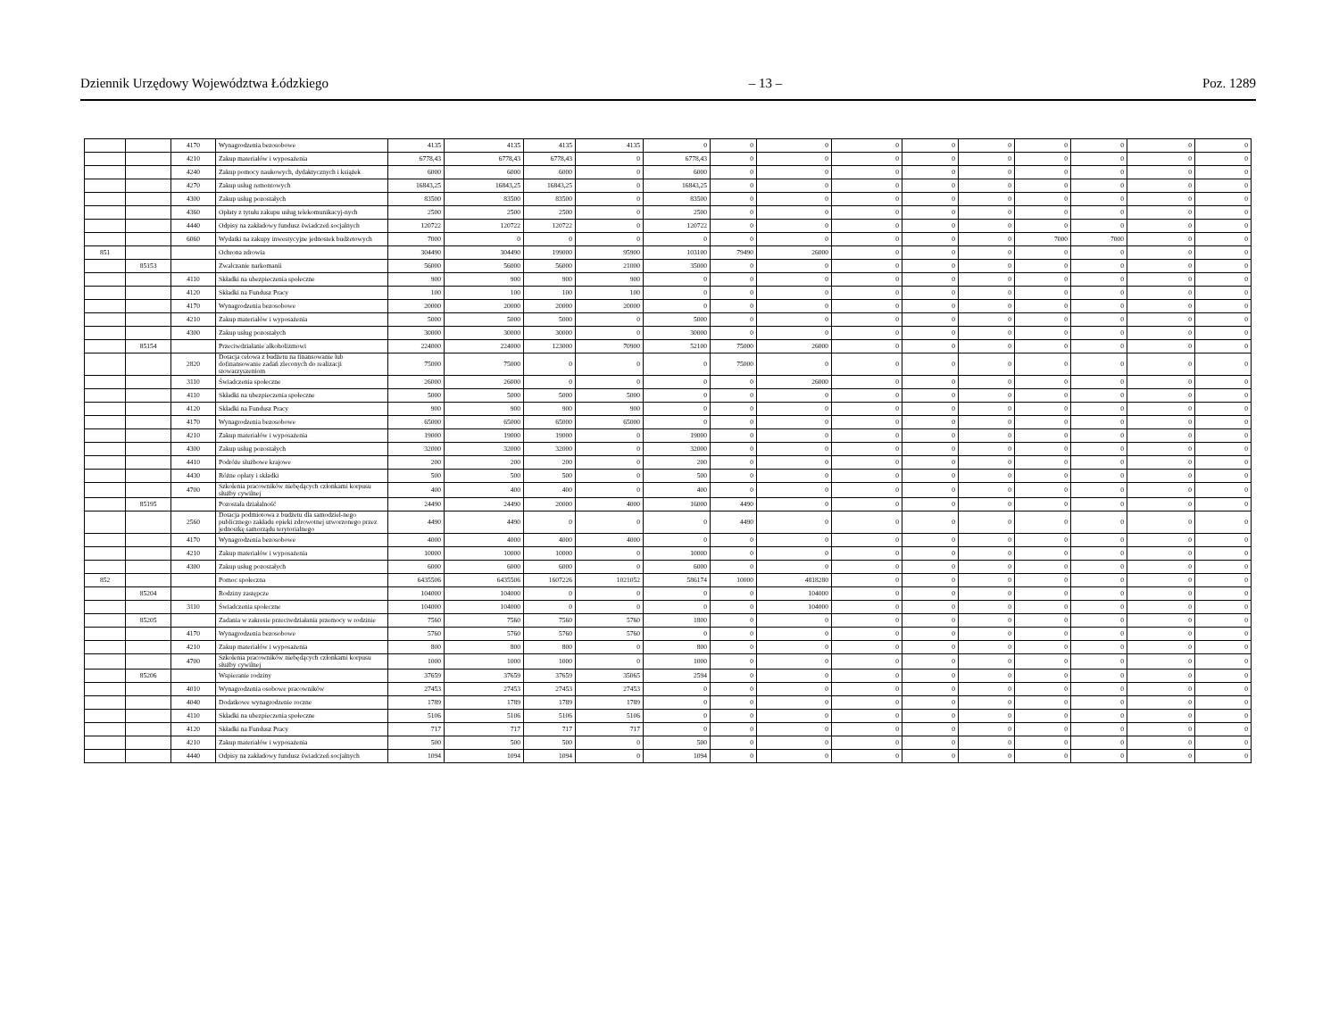Dziennik Urzędowy Województwa Łódzkiego – 13 – Poz. 1289
| | | 4170 | Wynagrodzenia bezosobowe | 4135 | 4135 | 4135 | 4135 | 0 | 0 | 0 | 0 | 0 | 0 | 0 | 0 | 0 | 0 |
| | | 4210 | Zakup materiałów i wyposażenia | 6778,43 | 6778,43 | 6778,43 | 0 | 6778,43 | 0 | 0 | 0 | 0 | 0 | 0 | 0 | 0 | 0 |
| | | 4240 | Zakup pomocy naukowych, dydaktycznych i książek | 6000 | 6000 | 6000 | 0 | 6000 | 0 | 0 | 0 | 0 | 0 | 0 | 0 | 0 | 0 |
| | | 4270 | Zakup usług remontowych | 16843,25 | 16843,25 | 16843,25 | 0 | 16843,25 | 0 | 0 | 0 | 0 | 0 | 0 | 0 | 0 | 0 |
| | | 4300 | Zakup usług pozostałych | 83500 | 83500 | 83500 | 0 | 83500 | 0 | 0 | 0 | 0 | 0 | 0 | 0 | 0 | 0 |
| | | 4360 | Opłaty z tytułu zakupu usług telekomunikacyj-nych | 2500 | 2500 | 2500 | 0 | 2500 | 0 | 0 | 0 | 0 | 0 | 0 | 0 | 0 | 0 |
| | | 4440 | Odpisy na zakładowy fundusz świadczeń socjalnych | 120722 | 120722 | 120722 | 0 | 120722 | 0 | 0 | 0 | 0 | 0 | 0 | 0 | 0 | 0 |
| | | 6060 | Wydatki na zakupy inwestycyjne jednostek budżetowych | 7000 | 0 | 0 | 0 | 0 | 0 | 0 | 0 | 0 | 0 | 7000 | 7000 | 0 | 0 |
| 851 | | | Ochrona zdrowia | 304490 | 304490 | 199000 | 95900 | 103100 | 79490 | 26000 | 0 | 0 | 0 | 0 | 0 | 0 | 0 |
| | 85153 | | Zwalczanie narkomanii | 56000 | 56000 | 56000 | 21000 | 35000 | 0 | 0 | 0 | 0 | 0 | 0 | 0 | 0 | 0 |
| | | 4110 | Składki na ubezpieczenia społeczne | 900 | 900 | 900 | 900 | 0 | 0 | 0 | 0 | 0 | 0 | 0 | 0 | 0 | 0 |
| | | 4120 | Składki na Fundusz Pracy | 100 | 100 | 100 | 100 | 0 | 0 | 0 | 0 | 0 | 0 | 0 | 0 | 0 | 0 |
| | | 4170 | Wynagrodzenia bezosobowe | 20000 | 20000 | 20000 | 20000 | 0 | 0 | 0 | 0 | 0 | 0 | 0 | 0 | 0 | 0 |
| | | 4210 | Zakup materiałów i wyposażenia | 5000 | 5000 | 5000 | 0 | 5000 | 0 | 0 | 0 | 0 | 0 | 0 | 0 | 0 | 0 |
| | | 4300 | Zakup usług pozostałych | 30000 | 30000 | 30000 | 0 | 30000 | 0 | 0 | 0 | 0 | 0 | 0 | 0 | 0 | 0 |
| | 85154 | | Przeciwdziałanie alkoholizmowi | 224000 | 224000 | 123000 | 70900 | 52100 | 75000 | 26000 | 0 | 0 | 0 | 0 | 0 | 0 | 0 |
| | | 2820 | Dotacja celowa z budżetu na finansowanie lub dofinansowanie zadań zleconych do realizacji stowarzyszeniom | 75000 | 75000 | 0 | 0 | 0 | 75000 | 0 | 0 | 0 | 0 | 0 | 0 | 0 | 0 |
| | | 3110 | Świadczenia społeczne | 26000 | 26000 | 0 | 0 | 0 | 0 | 26000 | 0 | 0 | 0 | 0 | 0 | 0 | 0 |
| | | 4110 | Składki na ubezpieczenia społeczne | 5000 | 5000 | 5000 | 5000 | 0 | 0 | 0 | 0 | 0 | 0 | 0 | 0 | 0 | 0 |
| | | 4120 | Składki na Fundusz Pracy | 900 | 900 | 900 | 900 | 0 | 0 | 0 | 0 | 0 | 0 | 0 | 0 | 0 | 0 |
| | | 4170 | Wynagrodzenia bezosobowe | 65000 | 65000 | 65000 | 65000 | 0 | 0 | 0 | 0 | 0 | 0 | 0 | 0 | 0 | 0 |
| | | 4210 | Zakup materiałów i wyposażenia | 19000 | 19000 | 19000 | 0 | 19000 | 0 | 0 | 0 | 0 | 0 | 0 | 0 | 0 | 0 |
| | | 4300 | Zakup usług pozostałych | 32000 | 32000 | 32000 | 0 | 32000 | 0 | 0 | 0 | 0 | 0 | 0 | 0 | 0 | 0 |
| | | 4410 | Podróże służbowe krajowe | 200 | 200 | 200 | 0 | 200 | 0 | 0 | 0 | 0 | 0 | 0 | 0 | 0 | 0 |
| | | 4430 | Różne opłaty i składki | 500 | 500 | 500 | 0 | 500 | 0 | 0 | 0 | 0 | 0 | 0 | 0 | 0 | 0 |
| | | 4700 | Szkolenia pracowników niebędących członkami korpusu służby cywilnej | 400 | 400 | 400 | 0 | 400 | 0 | 0 | 0 | 0 | 0 | 0 | 0 | 0 | 0 |
| | 85195 | | Pozostała działalność | 24490 | 24490 | 20000 | 4000 | 16000 | 4490 | 0 | 0 | 0 | 0 | 0 | 0 | 0 | 0 |
| | | 2560 | Dotacja podmiotowa z budżetu dla samodziel-nego publicznego zakładu opieki zdrowotnej utworzonego przez jednostkę samorządu terytorialnego | 4490 | 4490 | 0 | 0 | 0 | 4490 | 0 | 0 | 0 | 0 | 0 | 0 | 0 | 0 |
| | | 4170 | Wynagrodzenia bezosobowe | 4000 | 4000 | 4000 | 4000 | 0 | 0 | 0 | 0 | 0 | 0 | 0 | 0 | 0 | 0 |
| | | 4210 | Zakup materiałów i wyposażenia | 10000 | 10000 | 10000 | 0 | 10000 | 0 | 0 | 0 | 0 | 0 | 0 | 0 | 0 | 0 |
| | | 4300 | Zakup usług pozostałych | 6000 | 6000 | 6000 | 0 | 6000 | 0 | 0 | 0 | 0 | 0 | 0 | 0 | 0 | 0 |
| 852 | | | Pomoc społeczna | 6435506 | 6435506 | 1607226 | 1021052 | 586174 | 10000 | 4818280 | 0 | 0 | 0 | 0 | 0 | 0 | 0 |
| | 85204 | | Rodziny zastępcze | 104000 | 104000 | 0 | 0 | 0 | 0 | 104000 | 0 | 0 | 0 | 0 | 0 | 0 | 0 |
| | | 3110 | Świadczenia społeczne | 104000 | 104000 | 0 | 0 | 0 | 0 | 104000 | 0 | 0 | 0 | 0 | 0 | 0 | 0 |
| | 85205 | | Zadania w zakresie przeciwdziałania przemocy w rodzinie | 7560 | 7560 | 7560 | 5760 | 1800 | 0 | 0 | 0 | 0 | 0 | 0 | 0 | 0 | 0 |
| | | 4170 | Wynagrodzenia bezosobowe | 5760 | 5760 | 5760 | 5760 | 0 | 0 | 0 | 0 | 0 | 0 | 0 | 0 | 0 | 0 |
| | | 4210 | Zakup materiałów i wyposażenia | 800 | 800 | 800 | 0 | 800 | 0 | 0 | 0 | 0 | 0 | 0 | 0 | 0 | 0 |
| | | 4700 | Szkolenia pracowników niebędących członkami korpusu służby cywilnej | 1000 | 1000 | 1000 | 0 | 1000 | 0 | 0 | 0 | 0 | 0 | 0 | 0 | 0 | 0 |
| | 85206 | | Wspieranie rodziny | 37659 | 37659 | 37659 | 35065 | 2594 | 0 | 0 | 0 | 0 | 0 | 0 | 0 | 0 | 0 |
| | | 4010 | Wynagrodzenia osobowe pracowników | 27453 | 27453 | 27453 | 27453 | 0 | 0 | 0 | 0 | 0 | 0 | 0 | 0 | 0 | 0 |
| | | 4040 | Dodatkowe wynagrodzenie roczne | 1789 | 1789 | 1789 | 1789 | 0 | 0 | 0 | 0 | 0 | 0 | 0 | 0 | 0 | 0 |
| | | 4110 | Składki na ubezpieczenia społeczne | 5106 | 5106 | 5106 | 5106 | 0 | 0 | 0 | 0 | 0 | 0 | 0 | 0 | 0 | 0 |
| | | 4120 | Składki na Fundusz Pracy | 717 | 717 | 717 | 717 | 0 | 0 | 0 | 0 | 0 | 0 | 0 | 0 | 0 | 0 |
| | | 4210 | Zakup materiałów i wyposażenia | 500 | 500 | 500 | 0 | 500 | 0 | 0 | 0 | 0 | 0 | 0 | 0 | 0 | 0 |
| | | 4440 | Odpisy na zakładowy fundusz świadczeń socjalnych | 1094 | 1094 | 1094 | 0 | 1094 | 0 | 0 | 0 | 0 | 0 | 0 | 0 | 0 | 0 |